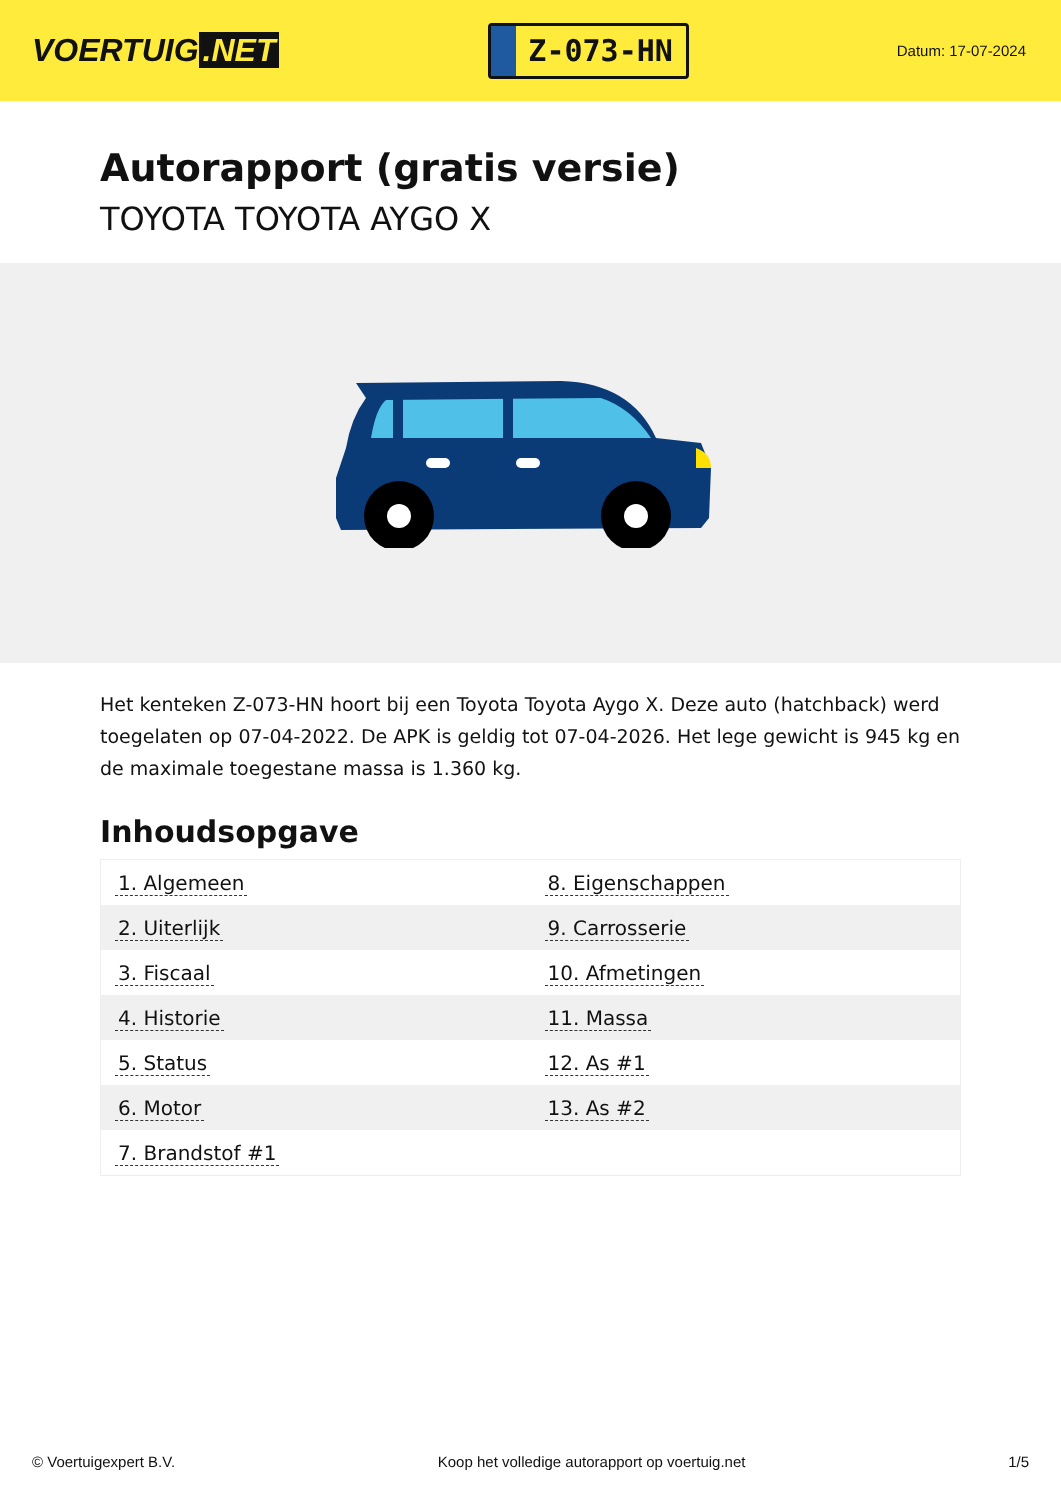VOERTUIG.NET
Z-073-HN
Datum: 17-07-2024
Autorapport (gratis versie)
TOYOTA TOYOTA AYGO X
Het kenteken Z-073-HN hoort bij een Toyota Toyota Aygo X. Deze auto (hatchback) werd toegelaten op 07-04-2022. De APK is geldig tot 07-04-2026. Het lege gewicht is 945 kg en de maximale toegestane massa is 1.360 kg.
Inhoudsopgave
| 1. Algemeen | 8. Eigenschappen |
| 2. Uiterlijk | 9. Carrosserie |
| 3. Fiscaal | 10. Afmetingen |
| 4. Historie | 11. Massa |
| 5. Status | 12. As #1 |
| 6. Motor | 13. As #2 |
| 7. Brandstof #1 | |
© Voertuigexpert B.V. Koop het volledige autorapport op voertuig.net 1/5